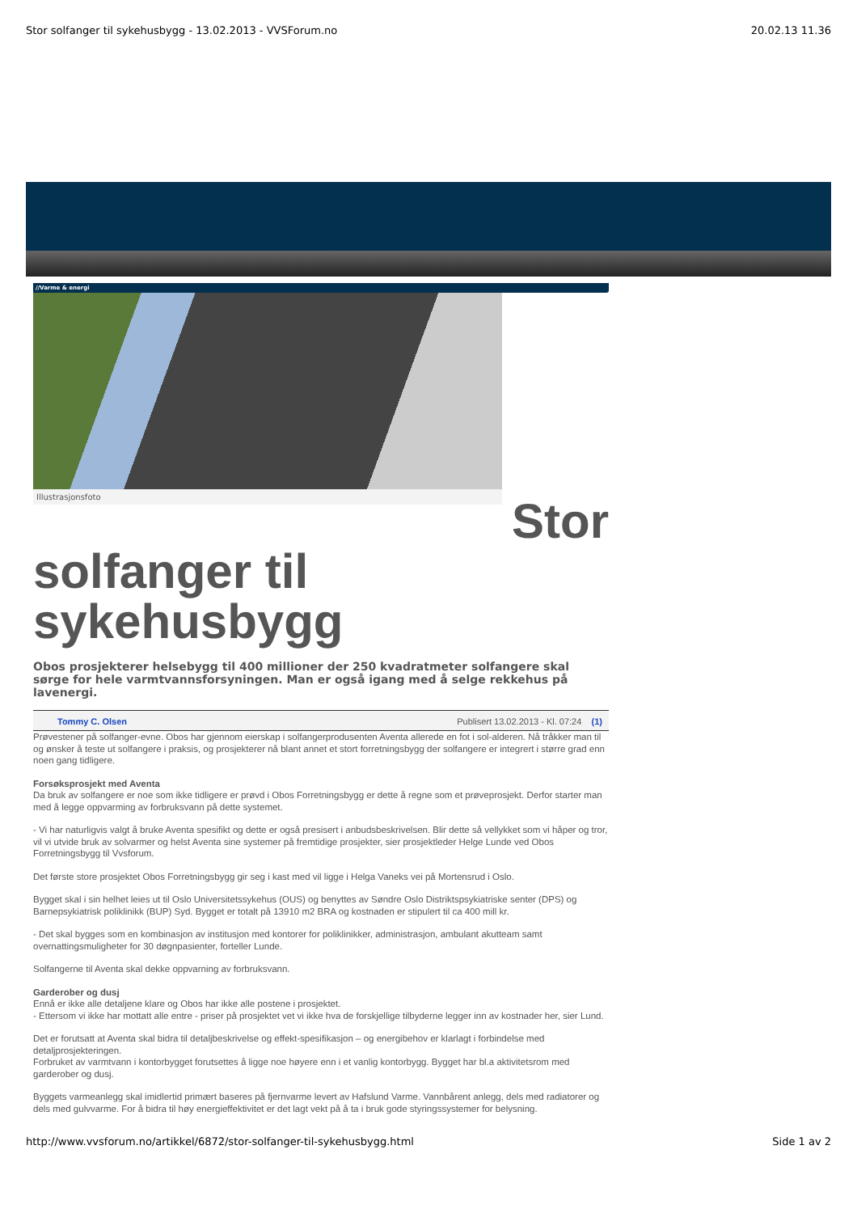Stor solfanger til sykehusbygg - 13.02.2013 - VVSForum.no 20.02.13 11.36
//Varme & energi
Illustrasjonsfoto
Stor
solfanger til
sykehusbygg
Obos prosjekterer helsebygg til 400 millioner der 250 kvadratmeter solfangere skal sørge for hele varmtvannsforsyningen. Man er også igang med å selge rekkehus på lavenergi.
Tommy C. Olsen Publisert 13.02.2013 - Kl. 07:24 (1)
Prøvestener på solfanger-evne. Obos har gjennom eierskap i solfangerprodusenten Aventa allerede en fot i sol-alderen. Nå tråkker man til og ønsker å teste ut solfangere i praksis, og prosjekterer nå blant annet et stort forretningsbygg der solfangere er integrert i større grad enn noen gang tidligere.
Forsøksprosjekt med Aventa
Da bruk av solfangere er noe som ikke tidligere er prøvd i Obos Forretningsbygg er dette å regne som et prøveprosjekt. Derfor starter man med å legge oppvarming av forbruksvann på dette systemet.
- Vi har naturligvis valgt å bruke Aventa spesifikt og dette er også presisert i anbudsbeskrivelsen. Blir dette så vellykket som vi håper og tror, vil vi utvide bruk av solvarmer og helst Aventa sine systemer på fremtidige prosjekter, sier prosjektleder Helge Lunde ved Obos Forretningsbygg til Vvsforum.
Det første store prosjektet Obos Forretningsbygg gir seg i kast med vil ligge i Helga Vaneks vei på Mortensrud i Oslo.
Bygget skal i sin helhet leies ut til Oslo Universitetssykehus (OUS) og benyttes av Søndre Oslo Distriktspsykiatriske senter (DPS) og Barnepsykiatrisk poliklinikk (BUP) Syd. Bygget er totalt på 13910 m2 BRA og kostnaden er stipulert til ca 400 mill kr.
- Det skal bygges som en kombinasjon av institusjon med kontorer for poliklinikker, administrasjon, ambulant akutteam samt overnattingsmuligheter for 30 døgnpasienter, forteller Lunde.
Solfangerne til Aventa skal dekke oppvarning av forbruksvann.
Garderober og dusj
Ennå er ikke alle detaljene klare og Obos har ikke alle postene i prosjektet.
- Ettersom vi ikke har mottatt alle entre - priser på prosjektet vet vi ikke hva de forskjellige tilbyderne legger inn av kostnader her, sier Lund.
Det er forutsatt at Aventa skal bidra til detaljbeskrivelse og effekt-spesifikasjon – og energibehov er klarlagt i forbindelse med detaljprosjekteringen.
Forbruket av varmtvann i kontorbygget forutsettes å ligge noe høyere enn i et vanlig kontorbygg. Bygget har bl.a aktivitetsrom med garderober og dusj.
Byggets varmeanlegg skal imidlertid primært baseres på fjernvarme levert av Hafslund Varme. Vannbårent anlegg, dels med radiatorer og dels med gulvvarme. For å bidra til høy energieffektivitet er det lagt vekt på å ta i bruk gode styringssystemer for belysning.
http://www.vvsforum.no/artikkel/6872/stor-solfanger-til-sykehusbygg.html Side 1 av 2